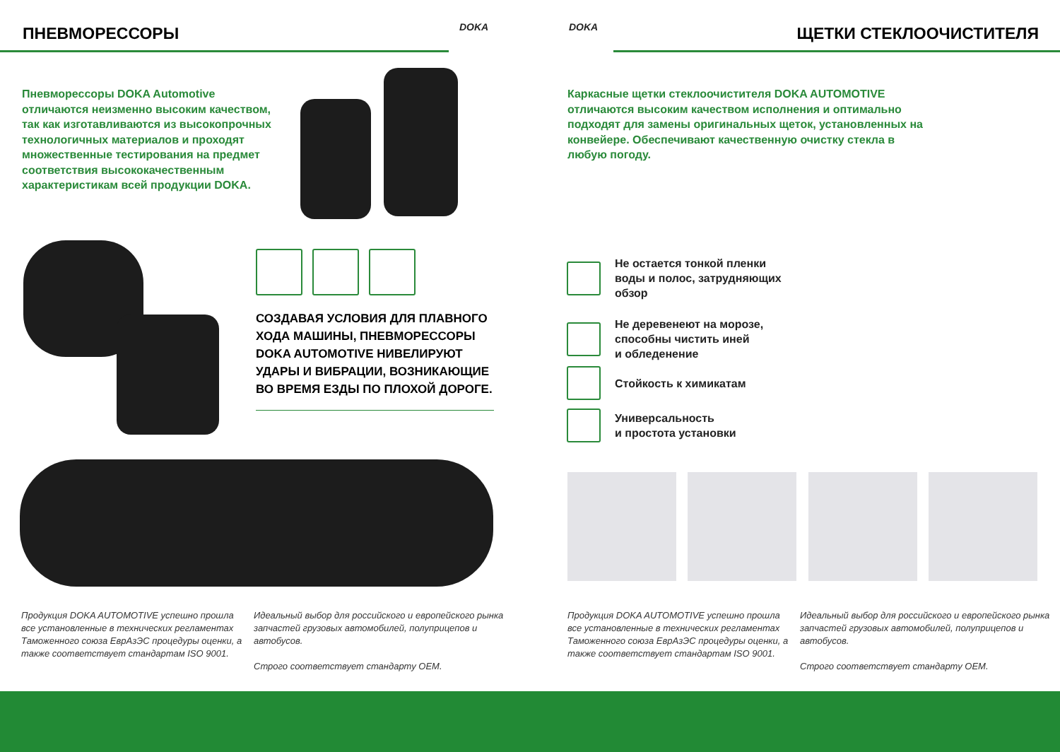ПНЕВМОРЕССОРЫ DOKA
Пневморессоры DOKA Automotive отличаются неизменно высоким качеством, так как изготавливаются из высокопрочных технологичных материалов и проходят множественные тестирования на предмет соответствия высококачественным характеристикам всей продукции DOKA.
СОЗДАВАЯ УСЛОВИЯ ДЛЯ ПЛАВНОГО ХОДА МАШИНЫ, ПНЕВМОРЕССОРЫ DOKA AUTOMOTIVE НИВЕЛИРУЮТ УДАРЫ И ВИБРАЦИИ, ВОЗНИКАЮЩИЕ ВО ВРЕМЯ ЕЗДЫ ПО ПЛОХОЙ ДОРОГЕ.
Продукция DOKA AUTOMOTIVE успешно прошла все установленные в технических регламентах Таможенного союза ЕврАзЭС процедуры оценки, а также соответствует стандартам ISO 9001.
Идеальный выбор для российского и европейского рынка запчастей грузовых автомобилей, полуприцепов и автобусов.
Строго соответствует стандарту OEM.
DOKA ЩЕТКИ СТЕКЛООЧИСТИТЕЛЯ
Каркасные щетки стеклоочистителя DOKA AUTOMOTIVE отличаются высоким качеством исполнения и оптимально подходят для замены оригинальных щеток, установленных на конвейере. Обеспечивают качественную очистку стекла в любую погоду.
Не остается тонкой пленки
воды и полос, затрудняющих
обзор
Не деревенеют на морозе,
способны чистить иней
и обледенение
Стойкость к химикатам
Универсальность
и простота установки
Продукция DOKA AUTOMOTIVE успешно прошла все установленные в технических регламентах Таможенного союза ЕврАзЭС процедуры оценки, а также соответствует стандартам ISO 9001.
Идеальный выбор для российского и европейского рынка запчастей грузовых автомобилей, полуприцепов и автобусов.
Строго соответствует стандарту OEM.